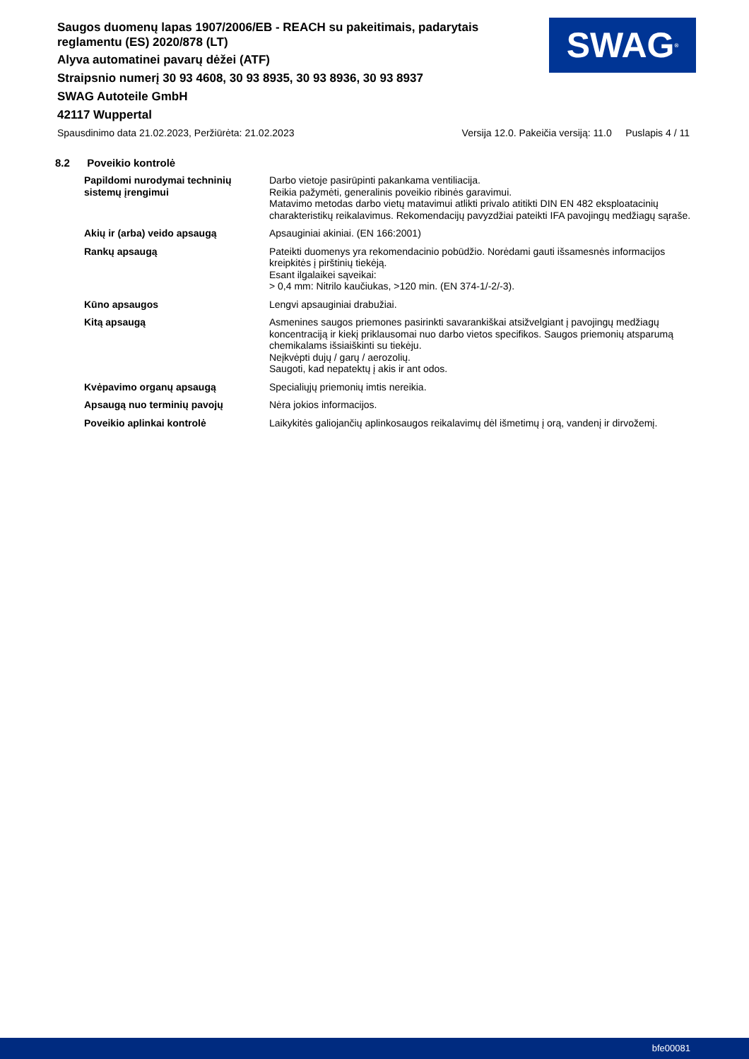Saugos duomenų lapas 1907/2006/EB - REACH su pakeitimais, padarytais reglamentu (ES) 2020/878 (LT)
Alyva automatinei pavarų dėžei (ATF)
Straipsnio numerį 30 93 4608, 30 93 8935, 30 93 8936, 30 93 8937
SWAG Autoteile GmbH
42117 Wuppertal
SWAG<sup>®</sup>
Spausdinimo data 21.02.2023, Peržiūrėta: 21.02.2023 Versija 12.0. Pakeičia versiją: 11.0 Puslapis 4 / 11
8.2 Poveikio kontrolė
| Papildomi nurodymai techninių sistemų įrengimui | Darbo vietoje pasirūpinti pakankama ventiliacija. Reikia pažymėti, generalinis poveikio ribinės garavimui. Matavimo metodas darbo vietų matavimui atlikti privalo atitikti DIN EN 482 eksploatacinių charakteristikų reikalavimus. Rekomendacijų pavyzdžiai pateikti IFA pavojingų medžiagų sąraše. |
| Akių ir (arba) veido apsaugą | Apsauginiai akiniai. (EN 166:2001) |
| Rankų apsaugą | Pateikti duomenys yra rekomendacinio pobūdžio. Norėdami gauti išsamesnės informacijos kreipkitės į pirštinių tiekėją. Esant ilgalaikei sąveikai: > 0,4 mm: Nitrilo kaučiukas, >120 min. (EN 374-1/-2/-3). |
| Kūno apsaugos | Lengvi apsauginiai drabužiai. |
| Kitą apsaugą | Asmenines saugos priemones pasirinkti savarankiškai atsižvelgiant į pavojingų medžiagų koncentraciją ir kiekį priklausomai nuo darbo vietos specifikos. Saugos priemonių atsparumą chemikalams išsiaiškinti su tiekėju. Neįkvėpti dujų / garų / aerozolių. Saugoti, kad nepatektų į akis ir ant odos. |
| Kvėpavimo organų apsaugą | Specialiųjų priemonių imtis nereikia. |
| Apsaugą nuo terminių pavojų | Nėra jokios informacijos. |
| Poveikio aplinkai kontrolė | Laikykitės galiojančių aplinkosaugos reikalavimų dėl išmetimų į orą, vandenį ir dirvožemį. |
bfe00081